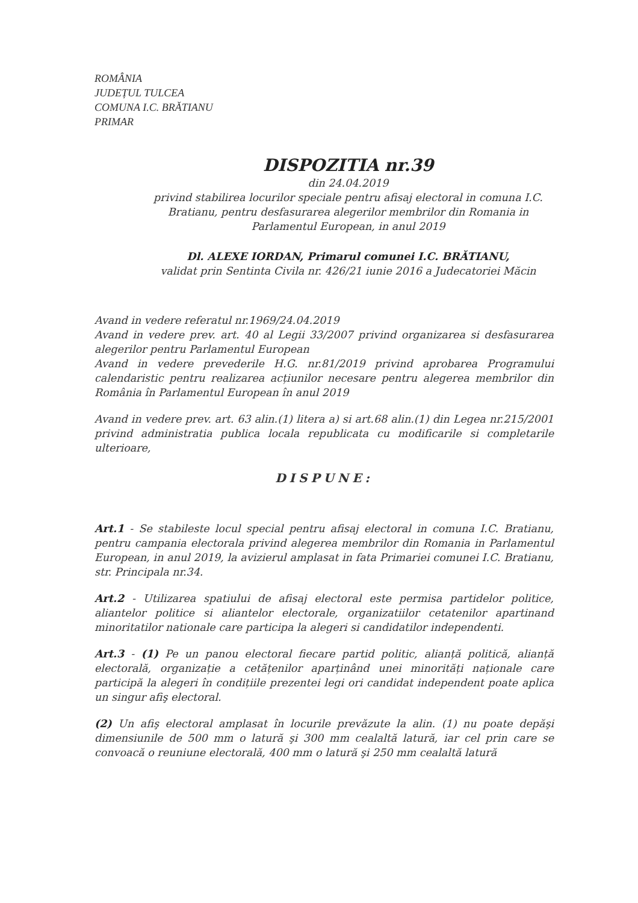ROMÂNIA
JUDEȚUL TULCEA
COMUNA I.C. BRĂTIANU
PRIMAR
DISPOZITIA nr.39
din 24.04.2019
privind stabilirea locurilor speciale pentru afisaj electoral in comuna I.C. Bratianu, pentru desfasurarea alegerilor membrilor din Romania in Parlamentul European, in anul 2019
Dl. ALEXE IORDAN, Primarul comunei I.C. BRĂTIANU,
validat prin Sentinta Civila nr. 426/21 iunie 2016 a Judecatoriei Măcin
Avand in vedere referatul nr.1969/24.04.2019
Avand in vedere prev. art. 40 al Legii 33/2007 privind organizarea si desfasurarea alegerilor pentru Parlamentul European
Avand in vedere prevederile H.G. nr.81/2019 privind aprobarea Programului calendaristic pentru realizarea acțiunilor necesare pentru alegerea membrilor din România în Parlamentul European în anul 2019
Avand in vedere prev. art. 63 alin.(1) litera a) si art.68 alin.(1) din Legea nr.215/2001 privind administratia publica locala republicata cu modificarile si completarile ulterioare,
DISPUNE:
Art.1 - Se stabileste locul special pentru afisaj electoral in comuna I.C. Bratianu, pentru campania electorala privind alegerea membrilor din Romania in Parlamentul European, in anul 2019, la avizierul amplasat in fata Primariei comunei I.C. Bratianu, str. Principala nr.34.
Art.2 - Utilizarea spatiului de afisaj electoral este permisa partidelor politice, aliantelor politice si aliantelor electorale, organizatiilor cetatenilor apartinand minoritatilor nationale care participa la alegeri si candidatilor independenti.
Art.3 - (1) Pe un panou electoral fiecare partid politic, alianță politică, alianță electorală, organizație a cetățenilor aparținând unei minorități naționale care participă la alegeri în condițiile prezentei legi ori candidat independent poate aplica un singur afiş electoral.
(2) Un afiş electoral amplasat în locurile prevăzute la alin. (1) nu poate depăşi dimensiunile de 500 mm o latură şi 300 mm cealaltă latură, iar cel prin care se convoacă o reuniune electorală, 400 mm o latură şi 250 mm cealaltă latură